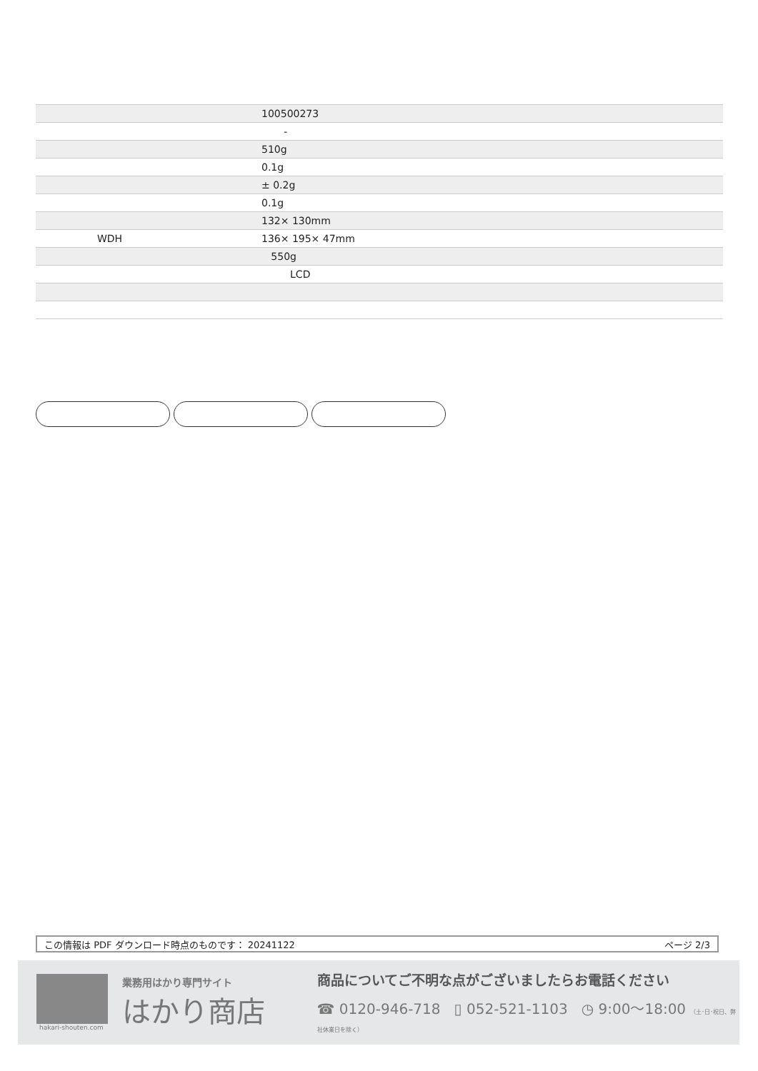| | 100500273 |
| | - |
| | 510g |
| | 0.1g |
| | ± 0.2g |
| | 0.1g |
| | 132× 130mm |
| WDH | 136× 195× 47mm |
| | 550g |
| | LCD |
この情報は PDF ダウンロード時点のものです： 20241122 ページ 2/3
hakari-shouten.com
業務用はかり専門サイト
はかり商店
商品についてご不明な点がございましたらお電話ください
☎ 0120-946-718 ▯ 052-521-1103 ◷ 9:00〜18:00 （土･日･祝日、弊社休業日を除く）